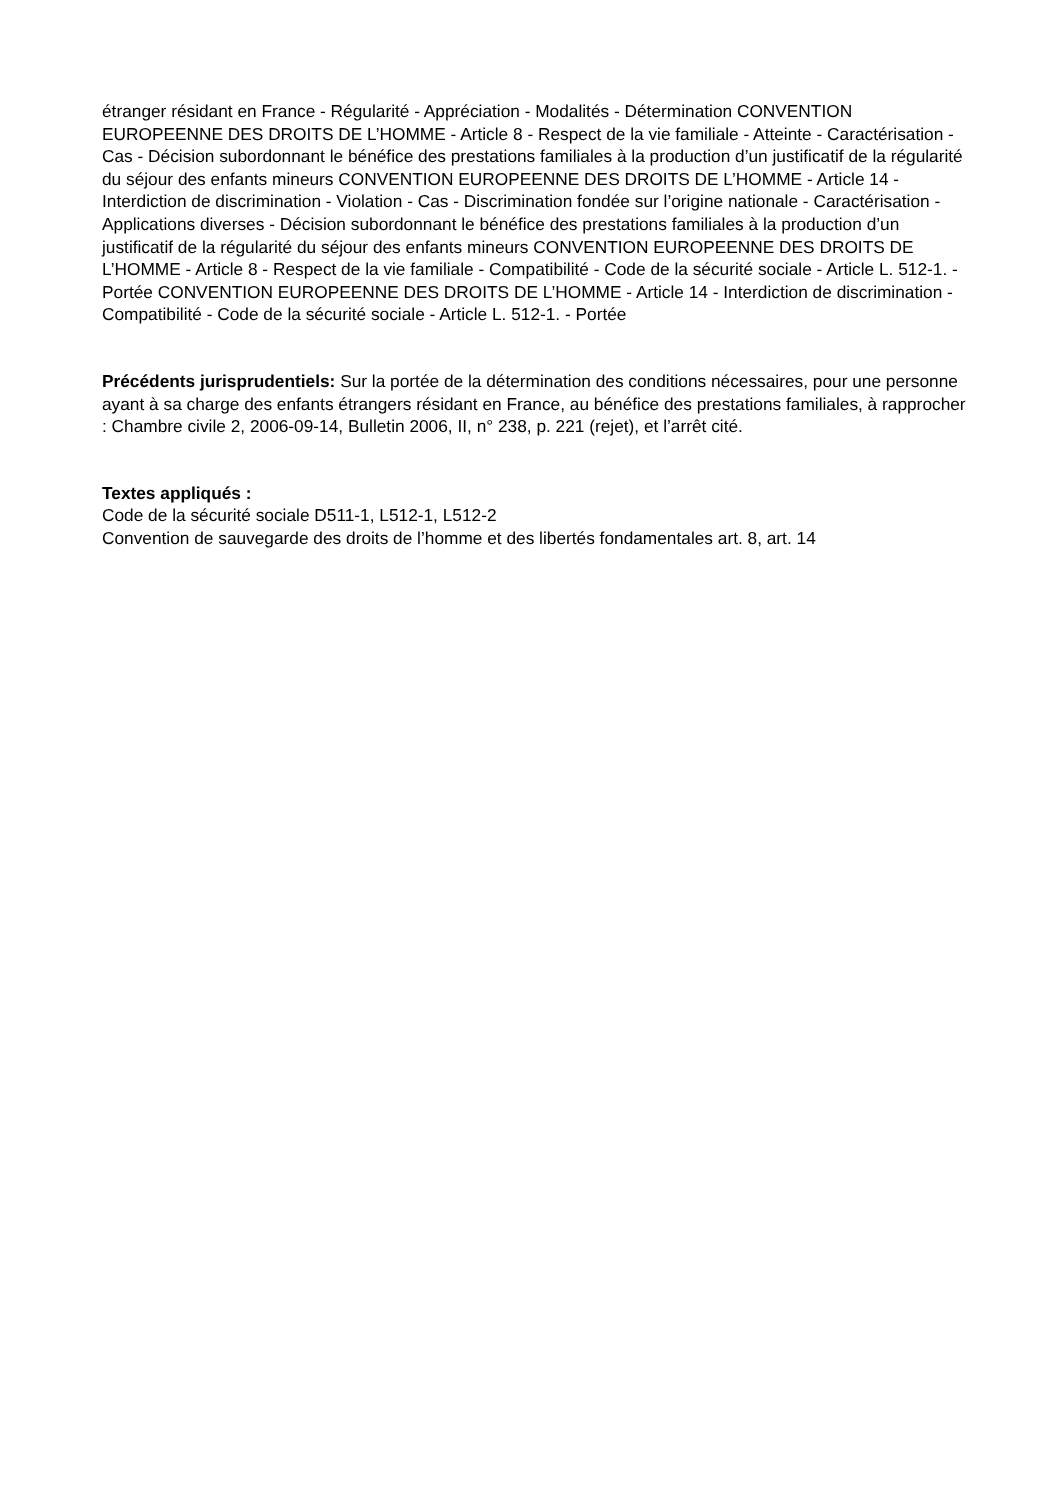étranger résidant en France - Régularité - Appréciation - Modalités - Détermination CONVENTION EUROPEENNE DES DROITS DE L’HOMME - Article 8 - Respect de la vie familiale - Atteinte - Caractérisation - Cas - Décision subordonnant le bénéfice des prestations familiales à la production d’un justificatif de la régularité du séjour des enfants mineurs CONVENTION EUROPEENNE DES DROITS DE L’HOMME - Article 14 - Interdiction de discrimination - Violation - Cas - Discrimination fondée sur l’origine nationale - Caractérisation - Applications diverses - Décision subordonnant le bénéfice des prestations familiales à la production d’un justificatif de la régularité du séjour des enfants mineurs CONVENTION EUROPEENNE DES DROITS DE L’HOMME - Article 8 - Respect de la vie familiale - Compatibilité - Code de la sécurité sociale - Article L. 512-1. - Portée CONVENTION EUROPEENNE DES DROITS DE L’HOMME - Article 14 - Interdiction de discrimination - Compatibilité - Code de la sécurité sociale - Article L. 512-1. - Portée
Précédents jurisprudentiels: Sur la portée de la détermination des conditions nécessaires, pour une personne ayant à sa charge des enfants étrangers résidant en France, au bénéfice des prestations familiales, à rapprocher : Chambre civile 2, 2006-09-14, Bulletin 2006, II, n° 238, p. 221 (rejet), et l’arrêt cité.
Textes appliqués :
Code de la sécurité sociale D511-1, L512-1, L512-2
Convention de sauvegarde des droits de l’homme et des libertés fondamentales art. 8, art. 14